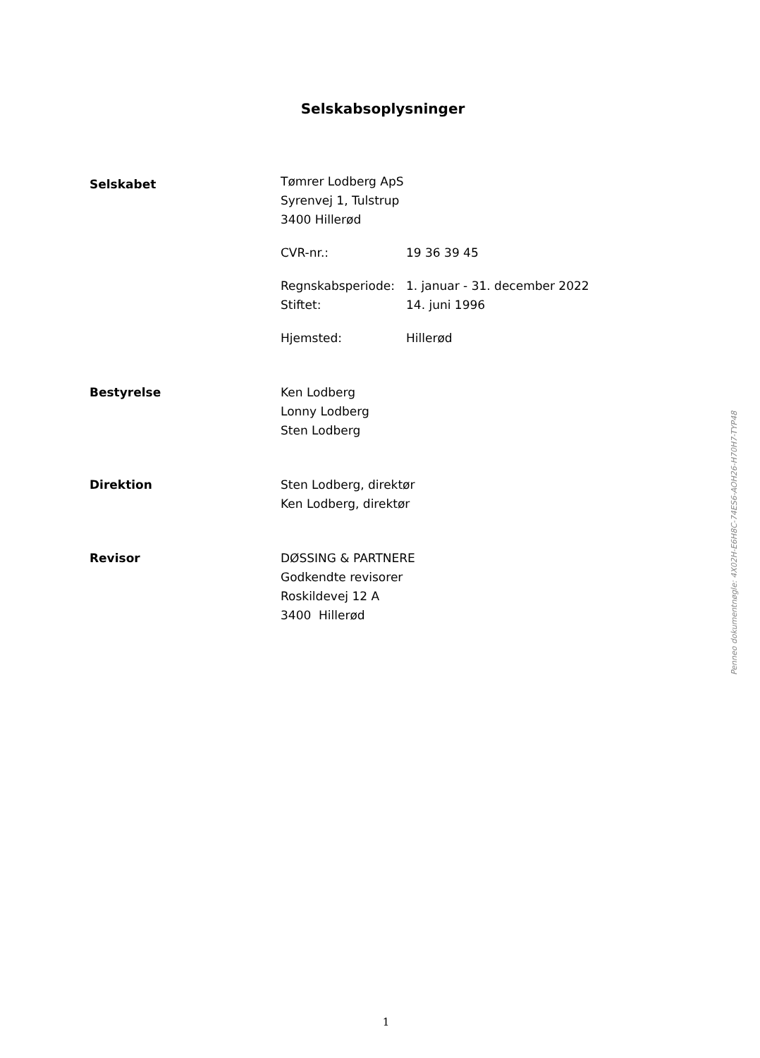Selskabsoplysninger
Selskabet
Tømrer Lodberg ApS
Syrenvej 1, Tulstrup
3400 Hillerød
CVR-nr.: 19 36 39 45
Regnskabsperiode: 1. januar - 31. december 2022
Stiftet: 14. juni 1996
Hjemsted: Hillerød
Bestyrelse Ken Lodberg
Lonny Lodberg
Sten Lodberg
Direktion Sten Lodberg, direktør
Ken Lodberg, direktør
Revisor DØSSING & PARTNERE
Godkendte revisorer
Roskildevej 12 A
3400 Hillerød
Penneo dokumentnøgle: 4X02H-E6H8C-74ES6-AOH26-H70H7-TYP48
1